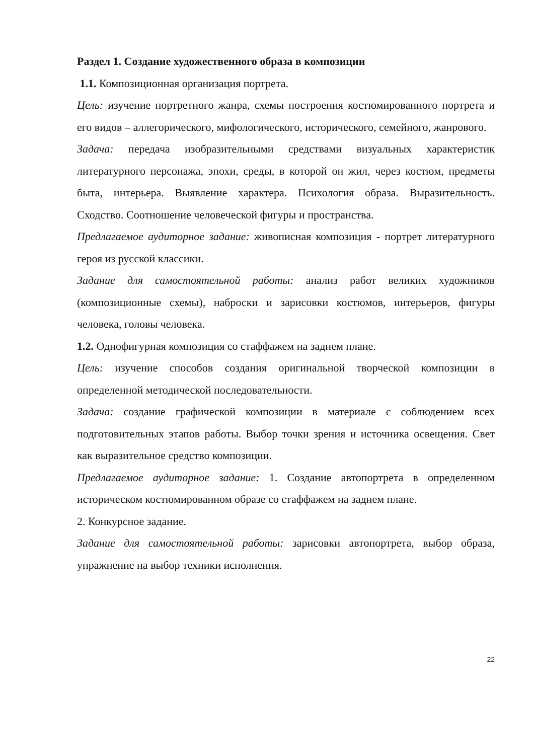Раздел 1. Создание художественного образа в композиции
1.1. Композиционная организация портрета.
Цель: изучение портретного жанра, схемы построения костюмированного портрета и его видов – аллегорического, мифологического, исторического, семейного, жанрового.
Задача: передача изобразительными средствами визуальных характеристик литературного персонажа, эпохи, среды, в которой он жил, через костюм, предметы быта, интерьера. Выявление характера. Психология образа. Выразительность. Сходство. Соотношение человеческой фигуры и пространства.
Предлагаемое аудиторное задание: живописная композиция - портрет литературного героя из русской классики.
Задание для самостоятельной работы: анализ работ великих художников (композиционные схемы), наброски и зарисовки костюмов, интерьеров, фигуры человека, головы человека.
1.2. Однофигурная композиция со стаффажем на заднем плане.
Цель: изучение способов создания оригинальной творческой композиции в определенной методической последовательности.
Задача: создание графической композиции в материале с соблюдением всех подготовительных этапов работы. Выбор точки зрения и источника освещения. Свет как выразительное средство композиции.
Предлагаемое аудиторное задание: 1. Создание автопортрета в определенном историческом костюмированном образе со стаффажем на заднем плане.
2. Конкурсное задание.
Задание для самостоятельной работы: зарисовки автопортрета, выбор образа, упражнение на выбор техники исполнения.
22